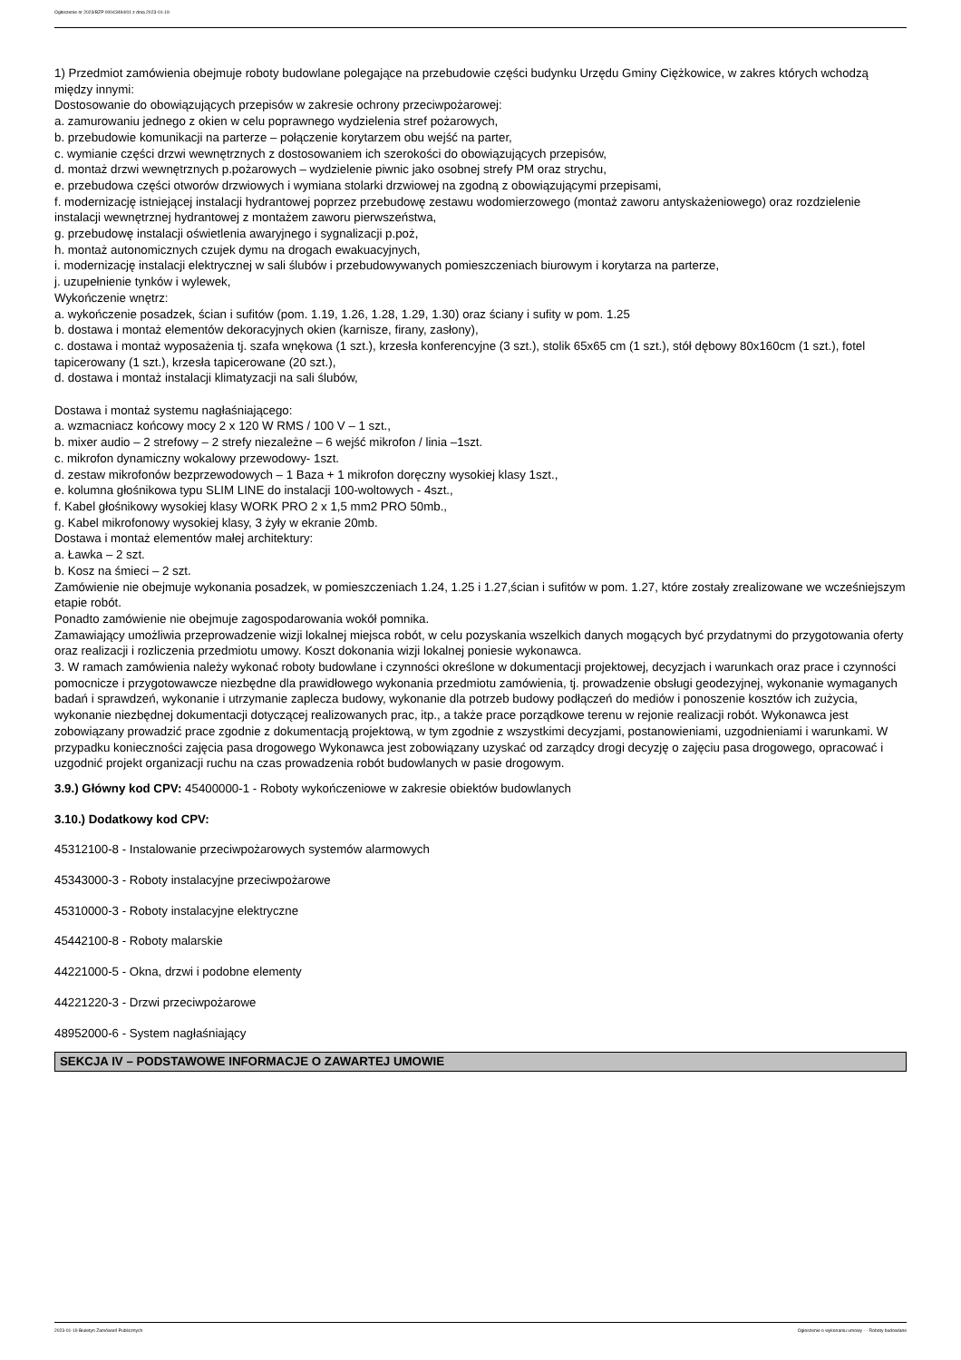Ogłoszenie nr 2023/BZP 00043494/01 z dnia 2023-01-19
1) Przedmiot zamówienia obejmuje roboty budowlane polegające na przebudowie części budynku Urzędu Gminy Ciężkowice, w zakres których wchodzą między innymi:
Dostosowanie do obowiązujących przepisów w zakresie ochrony przeciwpożarowej:
a. zamurowaniu jednego z okien w celu poprawnego wydzielenia stref pożarowych,
b. przebudowie komunikacji na parterze – połączenie korytarzem obu wejść na parter,
c. wymianie części drzwi wewnętrznych z dostosowaniem ich szerokości do obowiązujących przepisów,
d. montaż drzwi wewnętrznych p.pożarowych – wydzielenie piwnic jako osobnej strefy PM oraz strychu,
e. przebudowa części otworów drzwiowych i wymiana stolarki drzwiowej na zgodną z obowiązującymi przepisami,
f. modernizację istniejącej instalacji hydrantowej poprzez przebudowę zestawu wodomierzowego (montaż zaworu antyskażeniowego) oraz rozdzielenie instalacji wewnętrznej hydrantowej z montażem zaworu pierwszeństwa,
g. przebudowę instalacji oświetlenia awaryjnego i sygnalizacji p.poż,
h. montaż autonomicznych czujek dymu na drogach ewakuacyjnych,
i. modernizację instalacji elektrycznej w sali ślubów i przebudowywanych pomieszczeniach biurowym i korytarza na parterze,
j. uzupełnienie tynków i wylewek,
Wykończenie wnętrz:
a. wykończenie posadzek, ścian i sufitów (pom. 1.19, 1.26, 1.28, 1.29, 1.30) oraz ściany i sufity w pom. 1.25
b. dostawa i montaż elementów dekoracyjnych okien (karnisze, firany, zasłony),
c. dostawa i montaż wyposażenia tj. szafa wnękowa (1 szt.), krzesła konferencyjne (3 szt.), stolik 65x65 cm (1 szt.), stół dębowy 80x160cm (1 szt.), fotel tapicerowany (1 szt.), krzesła tapicerowane (20 szt.),
d. dostawa i montaż instalacji klimatyzacji na sali ślubów,
Dostawa i montaż systemu nagłaśniającego:
a. wzmacniacz końcowy mocy 2 x 120 W RMS / 100 V – 1 szt.,
b. mixer audio – 2 strefowy – 2 strefy niezależne – 6 wejść mikrofon / linia –1szt.
c. mikrofon dynamiczny wokalowy przewodowy- 1szt.
d. zestaw mikrofonów bezprzewodowych – 1 Baza + 1 mikrofon doręczny wysokiej klasy 1szt.,
e. kolumna głośnikowa typu SLIM LINE do instalacji 100-woltowych - 4szt.,
f. Kabel głośnikowy wysokiej klasy WORK PRO 2 x 1,5 mm2 PRO 50mb.,
g. Kabel mikrofonowy wysokiej klasy, 3 żyły w ekranie 20mb.
Dostawa i montaż elementów małej architektury:
a. Ławka – 2 szt.
b. Kosz na śmieci – 2 szt.
Zamówienie nie obejmuje wykonania posadzek, w pomieszczeniach 1.24, 1.25 i 1.27,ścian i sufitów w pom. 1.27, które zostały zrealizowane we wcześniejszym etapie robót.
Ponadto zamówienie nie obejmuje zagospodarowania wokół pomnika.
Zamawiający umożliwia przeprowadzenie wizji lokalnej miejsca robót, w celu pozyskania wszelkich danych mogących być przydatnymi do przygotowania oferty oraz realizacji i rozliczenia przedmiotu umowy. Koszt dokonania wizji lokalnej poniesie wykonawca.
3. W ramach zamówienia należy wykonać roboty budowlane i czynności określone w dokumentacji projektowej, decyzjach i warunkach oraz prace i czynności pomocnicze i przygotowawcze niezbędne dla prawidłowego wykonania przedmiotu zamówienia, tj. prowadzenie obsługi geodezyjnej, wykonanie wymaganych badań i sprawdzeń, wykonanie i utrzymanie zaplecza budowy, wykonanie dla potrzeb budowy podłączeń do mediów i ponoszenie kosztów ich zużycia, wykonanie niezbędnej dokumentacji dotyczącej realizowanych prac, itp., a także prace porządkowe terenu w rejonie realizacji robót. Wykonawca jest zobowiązany prowadzić prace zgodnie z dokumentacją projektową, w tym zgodnie z wszystkimi decyzjami, postanowieniami, uzgodnieniami i warunkami. W przypadku konieczności zajęcia pasa drogowego Wykonawca jest zobowiązany uzyskać od zarządcy drogi decyzję o zajęciu pasa drogowego, opracować i uzgodnić projekt organizacji ruchu na czas prowadzenia robót budowlanych w pasie drogowym.
3.9.) Główny kod CPV: 45400000-1 - Roboty wykończeniowe w zakresie obiektów budowlanych
3.10.) Dodatkowy kod CPV:
45312100-8 - Instalowanie przeciwpożarowych systemów alarmowych
45343000-3 - Roboty instalacyjne przeciwpożarowe
45310000-3 - Roboty instalacyjne elektryczne
45442100-8 - Roboty malarskie
44221000-5 - Okna, drzwi i podobne elementy
44221220-3 - Drzwi przeciwpożarowe
48952000-6 - System nagłaśniający
SEKCJA IV – PODSTAWOWE INFORMACJE O ZAWARTEJ UMOWIE
2023-01-19 Biuletyn Zamówień Publicznych Ogłoszenie o wykonaniu umowy - - Roboty budowlane